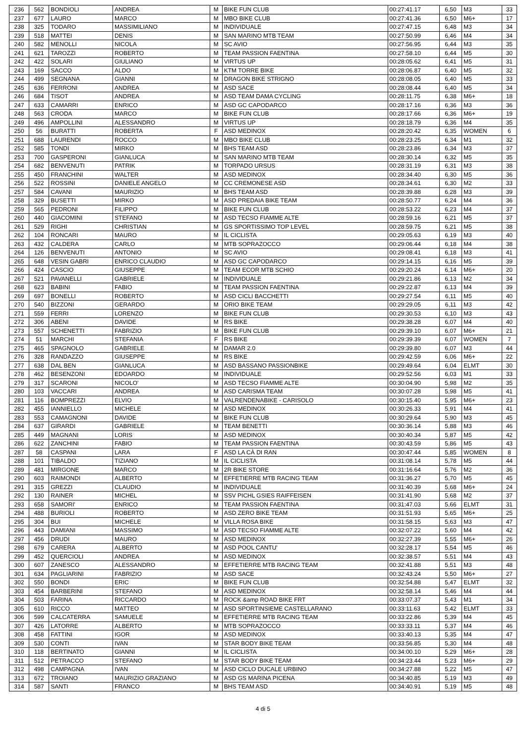| 236 | 562 | BONDIOLI | ANDREA | M | BIKE FUN CLUB | 00:27:41.17 | 6,50 | M3 | 33 |
| 237 | 677 | LAURO | MARCO | M | MBO BIKE CLUB | 00:27:41.36 | 6,50 | M6+ | 17 |
| 238 | 325 | TODARO | MASSIMILIANO | M | INDIVIDUALE | 00:27:47.15 | 6,48 | M3 | 34 |
| 239 | 518 | MATTEI | DENIS | M | SAN MARINO MTB TEAM | 00:27:50.99 | 6,46 | M4 | 34 |
| 240 | 582 | MENOLLI | NICOLA | M | SC AVIO | 00:27:56.95 | 6,44 | M3 | 35 |
| 241 | 621 | TAROZZI | ROBERTO | M | TEAM PASSION FAENTINA | 00:27:58.10 | 6,44 | M5 | 30 |
| 242 | 422 | SOLARI | GIULIANO | M | VIRTUS UP | 00:28:05.62 | 6,41 | M5 | 31 |
| 243 | 169 | SACCO | ALDO | M | KTM TORRE BIKE | 00:28:06.87 | 6,40 | M5 | 32 |
| 244 | 499 | SEGNANA | GIANNI | M | DRAGON BIKE STRIGNO | 00:28:08.05 | 6,40 | M5 | 33 |
| 245 | 636 | FERRONI | ANDREA | M | ASD SACE | 00:28:08.44 | 6,40 | M5 | 34 |
| 246 | 684 | TISOT | ANDREA | M | ASD TEAM DAMA CYCLING | 00:28:11.75 | 6,38 | M6+ | 18 |
| 247 | 633 | CAMARRI | ENRICO | M | ASD GC CAPODARCO | 00:28:17.16 | 6,36 | M3 | 36 |
| 248 | 563 | CRODA | MARCO | M | BIKE FUN CLUB | 00:28:17.66 | 6,36 | M6+ | 19 |
| 249 | 496 | AMPOLLINI | ALESSANDRO | M | VIRTUS UP | 00:28:18.79 | 6,36 | M4 | 35 |
| 250 | 56 | BURATTI | ROBERTA | F | ASD MEDINOX | 00:28:20.42 | 6,35 | WOMEN | 6 |
| 251 | 688 | LAURENDI | ROCCO | M | MBO BIKE CLUB | 00:28:23.25 | 6,34 | M1 | 32 |
| 252 | 585 | TONDI | MIRKO | M | BHS TEAM ASD | 00:28:23.86 | 6,34 | M3 | 37 |
| 253 | 700 | GASPERONI | GIANLUCA | M | SAN MARINO MTB TEAM | 00:28:30.14 | 6,32 | M5 | 35 |
| 254 | 682 | BENVENUTI | PATRIK | M | TORPADO URSUS | 00:28:31.19 | 6,31 | M3 | 38 |
| 255 | 450 | FRANCHINI | WALTER | M | ASD MEDINOX | 00:28:34.40 | 6,30 | M5 | 36 |
| 256 | 522 | ROSSINI | DANIELE ANGELO | M | CC CREMONESE ASD | 00:28:34.61 | 6,30 | M2 | 33 |
| 257 | 584 | CAVANI | MAURIZIO | M | BHS TEAM ASD | 00:28:39.88 | 6,28 | M3 | 39 |
| 258 | 329 | BUSETTI | MIRKO | M | ASD PREDAIA BIKE TEAM | 00:28:50.77 | 6,24 | M4 | 36 |
| 259 | 565 | PEDRONI | FILIPPO | M | BIKE FUN CLUB | 00:28:53.22 | 6,23 | M4 | 37 |
| 260 | 440 | GIACOMINI | STEFANO | M | ASD TECSO FIAMME ALTE | 00:28:59.16 | 6,21 | M5 | 37 |
| 261 | 529 | RIGHI | CHRISTIAN | M | GS SPORTISSIMO TOP LEVEL | 00:28:59.75 | 6,21 | M5 | 38 |
| 262 | 104 | RONCARI | MAURO | M | IL CICLISTA | 00:29:05.63 | 6,19 | M3 | 40 |
| 263 | 432 | CALDERA | CARLO | M | MTB SOPRAZOCCO | 00:29:06.44 | 6,18 | M4 | 38 |
| 264 | 126 | BENVENUTI | ANTONIO | M | SC AVIO | 00:29:08.41 | 6,18 | M3 | 41 |
| 265 | 648 | VESIN GABRI | ENRICO CLAUDIO | M | ASD GC CAPODARCO | 00:29:14.15 | 6,16 | M5 | 39 |
| 266 | 424 | CASCIO | GIUSEPPE | M | TEAM ECOR MTB SCHIO | 00:29:20.24 | 6,14 | M6+ | 20 |
| 267 | 521 | PAVANELLI | GABRIELE | M | INDIVIDUALE | 00:29:21.86 | 6,13 | M2 | 34 |
| 268 | 623 | BABINI | FABIO | M | TEAM PASSION FAENTINA | 00:29:22.87 | 6,13 | M4 | 39 |
| 269 | 697 | BONELLI | ROBERTO | M | ASD CICLI BACCHETTI | 00:29:27.54 | 6,11 | M5 | 40 |
| 270 | 540 | BIZZONI | GERARDO | M | ORIO BIKE TEAM | 00:29:29.05 | 6,11 | M3 | 42 |
| 271 | 559 | FERRI | LORENZO | M | BIKE FUN CLUB | 00:29:30.53 | 6,10 | M3 | 43 |
| 272 | 306 | ABENI | DAVIDE | M | RS BIKE | 00:29:38.28 | 6,07 | M4 | 40 |
| 273 | 557 | SCHENETTI | FABRIZIO | M | BIKE FUN CLUB | 00:29:39.10 | 6,07 | M6+ | 21 |
| 274 | 51 | MARCHI | STEFANIA | F | RS BIKE | 00:29:39.39 | 6,07 | WOMEN | 7 |
| 275 | 465 | SPAGNOLO | GABRIELE | M | DAMAR 2.0 | 00:29:39.80 | 6,07 | M3 | 44 |
| 276 | 328 | RANDAZZO | GIUSEPPE | M | RS BIKE | 00:29:42.59 | 6,06 | M6+ | 22 |
| 277 | 638 | DAL BEN | GIANLUCA | M | ASD BASSANO PASSIONBIKE | 00:29:49.64 | 6,04 | ELMT | 30 |
| 278 | 462 | BESENZONI | EDOARDO | M | INDIVIDUALE | 00:29:52.56 | 6,03 | M1 | 33 |
| 279 | 317 | SCARONI | NICOLO' | M | ASD TECSO FIAMME ALTE | 00:30:04.90 | 5,98 | M2 | 35 |
| 280 | 103 | VACCARI | ANDREA | M | ASD CARISMA TEAM | 00:30:07.28 | 5,98 | M5 | 41 |
| 281 | 116 | BOMPREZZI | ELVIO | M | VALRENDENABIKE - CARISOLO | 00:30:15.40 | 5,95 | M6+ | 23 |
| 282 | 455 | IANNIELLO | MICHELE | M | ASD MEDINOX | 00:30:26.33 | 5,91 | M4 | 41 |
| 283 | 553 | CAMAGNONI | DAVIDE | M | BIKE FUN CLUB | 00:30:29.64 | 5,90 | M3 | 45 |
| 284 | 637 | GIRARDI | GABRIELE | M | TEAM BENETTI | 00:30:36.14 | 5,88 | M3 | 46 |
| 285 | 449 | MAGNANI | LORIS | M | ASD MEDINOX | 00:30:40.34 | 5,87 | M5 | 42 |
| 286 | 622 | ZANCHINI | FABIO | M | TEAM PASSION FAENTINA | 00:30:43.59 | 5,86 | M5 | 43 |
| 287 | 58 | CASPANI | LARA | F | ASD LA CÀ DI RAN | 00:30:47.44 | 5,85 | WOMEN | 8 |
| 288 | 101 | TIBALDO | TIZIANO | M | IL CICLISTA | 00:31:08.14 | 5,78 | M5 | 44 |
| 289 | 481 | MIRGONE | MARCO | M | 2R BIKE STORE | 00:31:16.64 | 5,76 | M2 | 36 |
| 290 | 603 | RAIMONDI | ALBERTO | M | EFFETIERRE MTB RACING TEAM | 00:31:36.27 | 5,70 | M5 | 45 |
| 291 | 315 | GREZZI | CLAUDIO | M | INDIVIDUALE | 00:31:40.39 | 5,68 | M6+ | 24 |
| 292 | 130 | RAINER | MICHEL | M | SSV PICHL GSIES RAIFFEISEN | 00:31:41.90 | 5,68 | M2 | 37 |
| 293 | 658 | SAMORI' | ENRICO | M | TEAM PASSION FAENTINA | 00:31:47.03 | 5,66 | ELMT | 31 |
| 294 | 488 | BURIOLI | ROBERTO | M | ASD ZERO BIKE TEAM | 00:31:51.93 | 5,65 | M6+ | 25 |
| 295 | 304 | BUI | MICHELE | M | VILLA ROSA BIKE | 00:31:58.15 | 5,63 | M3 | 47 |
| 296 | 443 | DAMIANI | MASSIMO | M | ASD TECSO FIAMME ALTE | 00:32:07.22 | 5,60 | M4 | 42 |
| 297 | 456 | DRUDI | MAURO | M | ASD MEDINOX | 00:32:27.39 | 5,55 | M6+ | 26 |
| 298 | 679 | CARERA | ALBERTO | M | ASD POOL CANTU' | 00:32:28.17 | 5,54 | M5 | 46 |
| 299 | 452 | QUERCIOLI | ANDREA | M | ASD MEDINOX | 00:32:38.57 | 5,51 | M4 | 43 |
| 300 | 607 | ZANESCO | ALESSANDRO | M | EFFETIERRE MTB RACING TEAM | 00:32:41.88 | 5,51 | M3 | 48 |
| 301 | 634 | PAGLIARINI | FABRIZIO | M | ASD SACE | 00:32:43.24 | 5,50 | M6+ | 27 |
| 302 | 550 | BONDI | ERIC | M | BIKE FUN CLUB | 00:32:54.88 | 5,47 | ELMT | 32 |
| 303 | 454 | BARBERINI | STEFANO | M | ASD MEDINOX | 00:32:58.14 | 5,46 | M4 | 44 |
| 304 | 503 | FARINA | RICCARDO | M | ROCK &amp ROAD BIKE FRT | 00:33:07.37 | 5,43 | M1 | 34 |
| 305 | 610 | RICCO | MATTEO | M | ASD SPORTINSIEME CASTELLARANO | 00:33:11.63 | 5,42 | ELMT | 33 |
| 306 | 599 | CALCATERRA | SAMUELE | M | EFFETIERRE MTB RACING TEAM | 00:33:22.86 | 5,39 | M4 | 45 |
| 307 | 426 | LATORRE | ALBERTO | M | MTB SOPRAZOCCO | 00:33:33.11 | 5,37 | M4 | 46 |
| 308 | 458 | FATTINI | IGOR | M | ASD MEDINOX | 00:33:40.13 | 5,35 | M4 | 47 |
| 309 | 530 | CONTI | IVAN | M | STAR BODY BIKE TEAM | 00:33:56.85 | 5,30 | M4 | 48 |
| 310 | 118 | BERTINATO | GIANNI | M | IL CICLISTA | 00:34:00.10 | 5,29 | M6+ | 28 |
| 311 | 512 | PETRACCO | STEFANO | M | STAR BODY BIKE TEAM | 00:34:23.44 | 5,23 | M6+ | 29 |
| 312 | 498 | CAMPAGNA | IVAN | M | ASD CICLO DUCALE URBINO | 00:34:27.88 | 5,22 | M5 | 47 |
| 313 | 672 | TROIANO | MAURIZIO GRAZIANO | M | ASD GS MARINA PICENA | 00:34:40.85 | 5,19 | M3 | 49 |
| 314 | 587 | SANTI | FRANCO | M | BHS TEAM ASD | 00:34:40.91 | 5,19 | M5 | 48 |
4 di 5